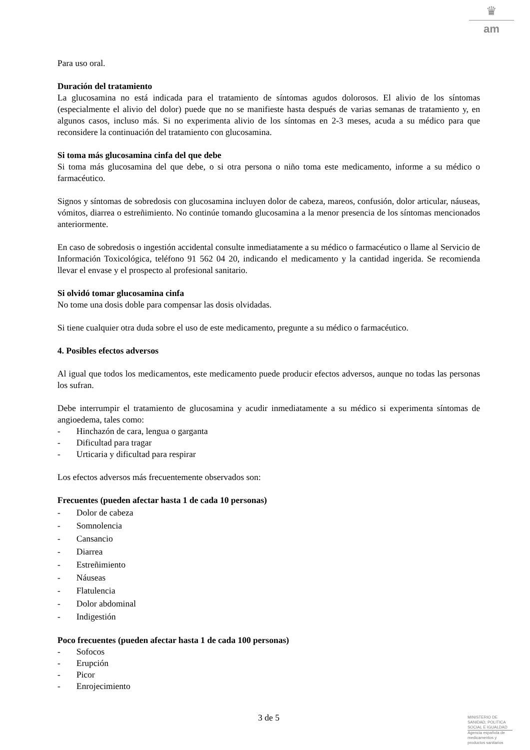♛
am
Para uso oral.
Duración del tratamiento
La glucosamina no está indicada para el tratamiento de síntomas agudos dolorosos. El alivio de los síntomas (especialmente el alivio del dolor) puede que no se manifieste hasta después de varias semanas de tratamiento y, en algunos casos, incluso más. Si no experimenta alivio de los síntomas en 2-3 meses, acuda a su médico para que reconsidere la continuación del tratamiento con glucosamina.
Si toma más glucosamina cinfa del que debe
Si toma más glucosamina del que debe, o si otra persona o niño toma este medicamento, informe a su médico o farmacéutico.
Signos y síntomas de sobredosis con glucosamina incluyen dolor de cabeza, mareos, confusión, dolor articular, náuseas, vómitos, diarrea o estreñimiento. No continúe tomando glucosamina a la menor presencia de los síntomas mencionados anteriormente.
En caso de sobredosis o ingestión accidental consulte inmediatamente a su médico o farmacéutico o llame al Servicio de Información Toxicológica, teléfono 91 562 04 20, indicando el medicamento y la cantidad ingerida. Se recomienda llevar el envase y el prospecto al profesional sanitario.
Si olvidó tomar glucosamina cinfa
No tome una dosis doble para compensar las dosis olvidadas.
Si tiene cualquier otra duda sobre el uso de este medicamento, pregunte a su médico o farmacéutico.
4. Posibles efectos adversos
Al igual que todos los medicamentos, este medicamento puede producir efectos adversos, aunque no todas las personas los sufran.
Debe interrumpir el tratamiento de glucosamina y acudir inmediatamente a su médico si experimenta síntomas de angioedema, tales como:
- Hinchazón de cara, lengua o garganta
- Dificultad para tragar
- Urticaria y dificultad para respirar
Los efectos adversos más frecuentemente observados son:
Frecuentes (pueden afectar hasta 1 de cada 10 personas)
- Dolor de cabeza
- Somnolencia
- Cansancio
- Diarrea
- Estreñimiento
- Náuseas
- Flatulencia
- Dolor abdominal
- Indigestión
Poco frecuentes (pueden afectar hasta 1 de cada 100 personas)
- Sofocos
- Erupción
- Picor
- Enrojecimiento
3 de 5
MINISTERIO DE
SANIDAD, POLITICA
SOCIAL E IGUALDAD
Agencia española de
medicamentos y
productos sanitarios